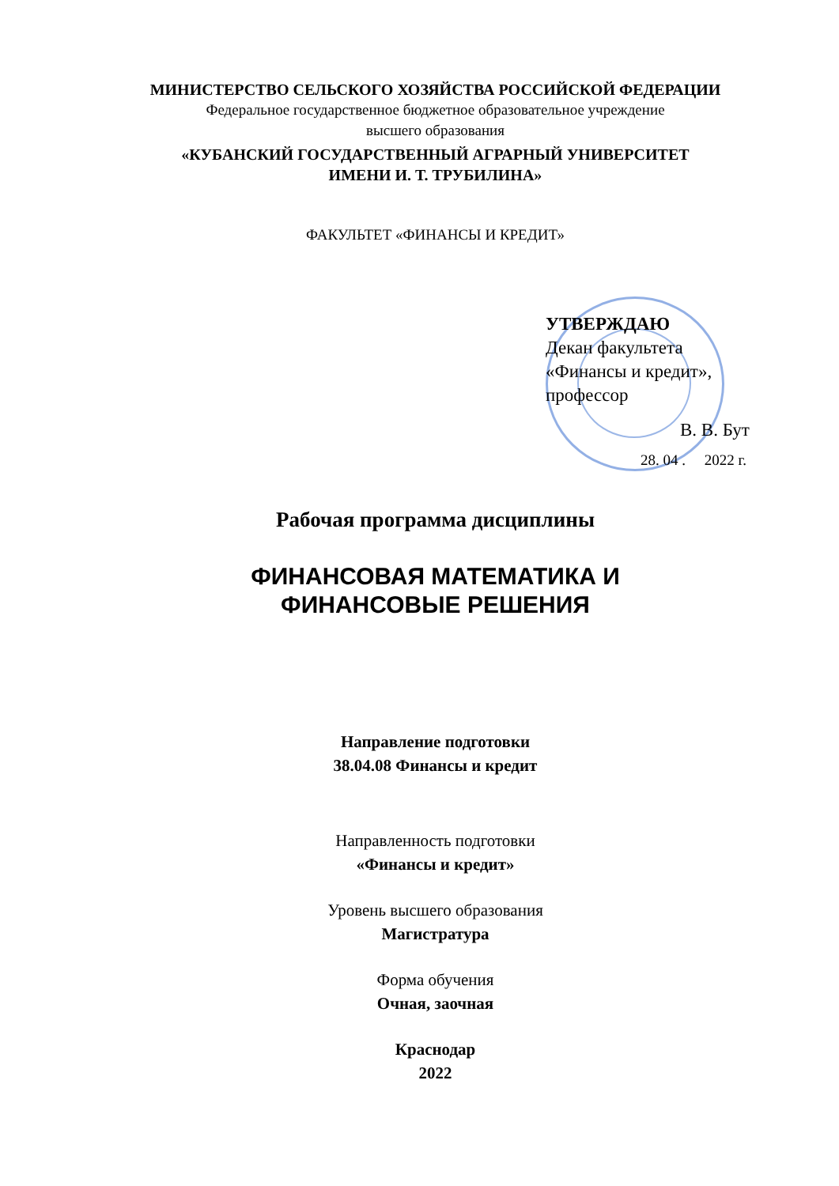МИНИСТЕРСТВО СЕЛЬСКОГО ХОЗЯЙСТВА РОССИЙСКОЙ ФЕДЕРАЦИИ
Федеральное государственное бюджетное образовательное учреждение
высшего образования
«КУБАНСКИЙ ГОСУДАРСТВЕННЫЙ АГРАРНЫЙ УНИВЕРСИТЕТ
ИМЕНИ И. Т. ТРУБИЛИНА»
ФАКУЛЬТЕТ «ФИНАНСЫ И КРЕДИТ»
УТВЕРЖДАЮ
Декан факультета
«Финансы и кредит»,
профессор
В. В. Бут
28. 04 . 2022 г.
Рабочая программа дисциплины
ФИНАНСОВАЯ МАТЕМАТИКА И
ФИНАНСОВЫЕ РЕШЕНИЯ
Направление подготовки
38.04.08 Финансы и кредит
Направленность подготовки
«Финансы и кредит»
Уровень высшего образования
Магистратура
Форма обучения
Очная, заочная
Краснодар
2022